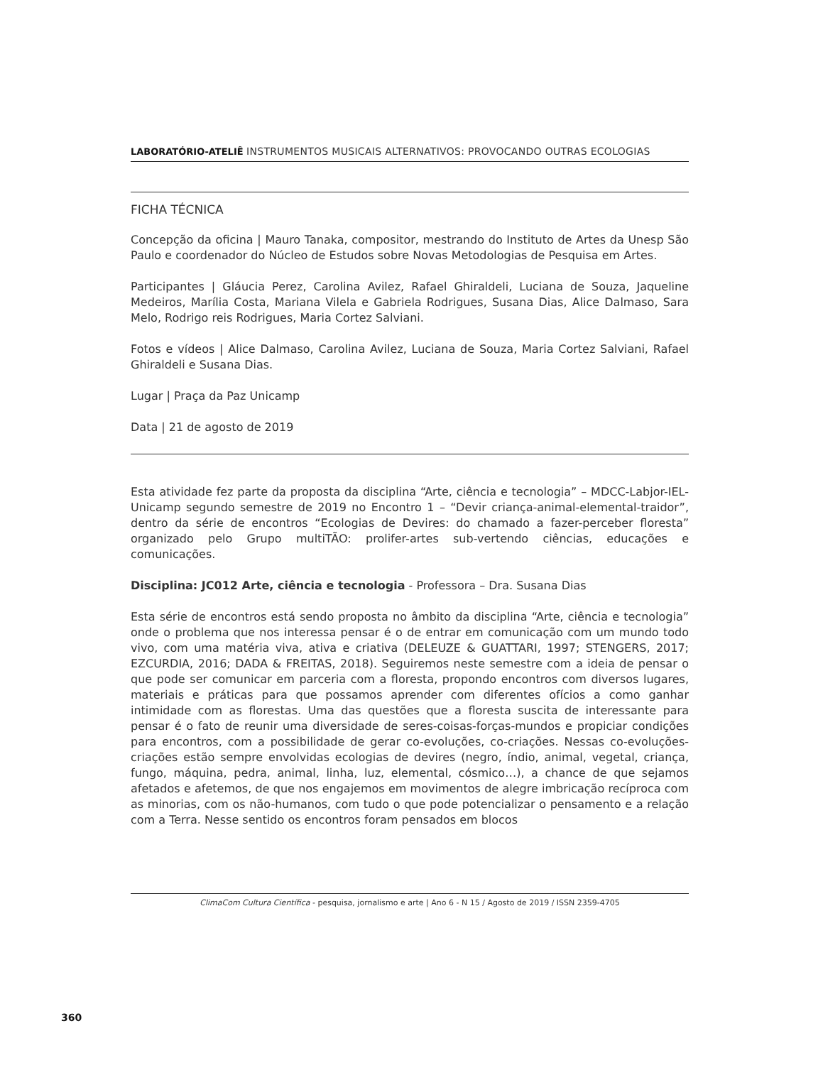LABORATÓRIO-ATELIÊ INSTRUMENTOS MUSICAIS ALTERNATIVOS: PROVOCANDO OUTRAS ECOLOGIAS
FICHA TÉCNICA
Concepção da oficina | Mauro Tanaka, compositor, mestrando do Instituto de Artes da Unesp São Paulo e coordenador do Núcleo de Estudos sobre Novas Metodologias de Pesquisa em Artes.
Participantes | Gláucia Perez, Carolina Avilez, Rafael Ghiraldeli, Luciana de Souza, Jaqueline Medeiros, Marília Costa, Mariana Vilela e Gabriela Rodrigues, Susana Dias, Alice Dalmaso, Sara Melo, Rodrigo reis Rodrigues, Maria Cortez Salviani.
Fotos e vídeos | Alice Dalmaso, Carolina Avilez, Luciana de Souza, Maria Cortez Salviani, Rafael Ghiraldeli e Susana Dias.
Lugar | Praça da Paz Unicamp
Data | 21 de agosto de 2019
Esta atividade fez parte da proposta da disciplina “Arte, ciência e tecnologia” – MDCC-Labjor-IEL-Unicamp segundo semestre de 2019 no Encontro 1 – “Devir criança-animal-elemental-traidor”, dentro da série de encontros “Ecologias de Devires: do chamado a fazer-perceber floresta” organizado pelo Grupo multiTÃO: prolifer-artes sub-vertendo ciências, educações e comunicações.
Disciplina: JC012 Arte, ciência e tecnologia - Professora – Dra. Susana Dias
Esta série de encontros está sendo proposta no âmbito da disciplina “Arte, ciência e tecnologia” onde o problema que nos interessa pensar é o de entrar em comunicação com um mundo todo vivo, com uma matéria viva, ativa e criativa (DELEUZE & GUATTARI, 1997; STENGERS, 2017; EZCURDIA, 2016; DADA & FREITAS, 2018). Seguiremos neste semestre com a ideia de pensar o que pode ser comunicar em parceria com a floresta, propondo encontros com diversos lugares, materiais e práticas para que possamos aprender com diferentes ofícios a como ganhar intimidade com as florestas. Uma das questões que a floresta suscita de interessante para pensar é o fato de reunir uma diversidade de seres-coisas-forças-mundos e propiciar condições para encontros, com a possibilidade de gerar co-evoluções, co-criações. Nessas co-evoluções-criações estão sempre envolvidas ecologias de devires (negro, índio, animal, vegetal, criança, fungo, máquina, pedra, animal, linha, luz, elemental, cósmico…), a chance de que sejamos afetados e afetemos, de que nos engajemos em movimentos de alegre imbricação recíproca com as minorias, com os não-humanos, com tudo o que pode potencializar o pensamento e a relação com a Terra. Nesse sentido os encontros foram pensados em blocos
ClimaCom Cultura Científica - pesquisa, jornalismo e arte | Ano 6 - N 15 / Agosto de 2019 / ISSN 2359-4705
360